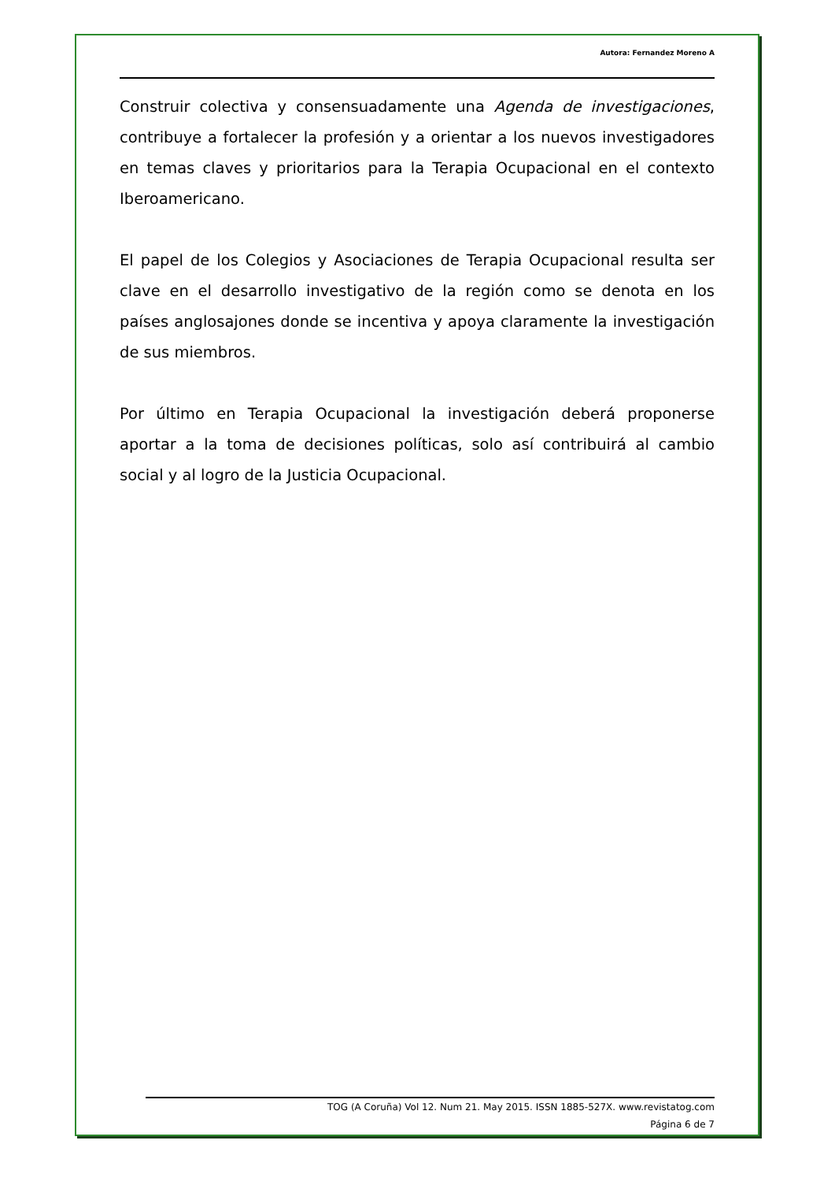Autora: Fernandez Moreno A
Construir colectiva y consensuadamente una Agenda de investigaciones, contribuye a fortalecer la profesión y a orientar a los nuevos investigadores en temas claves y prioritarios para la Terapia Ocupacional en el contexto Iberoamericano.
El papel de los Colegios y Asociaciones de Terapia Ocupacional resulta ser clave en el desarrollo investigativo de la región como se denota en los países anglosajones donde se incentiva y apoya claramente la investigación de sus miembros.
Por último en Terapia Ocupacional la investigación deberá proponerse aportar a la toma de decisiones políticas, solo así contribuirá al cambio social y al logro de la Justicia Ocupacional.
TOG (A Coruña) Vol 12. Num 21. May 2015. ISSN 1885-527X. www.revistatog.com
Página 6 de 7